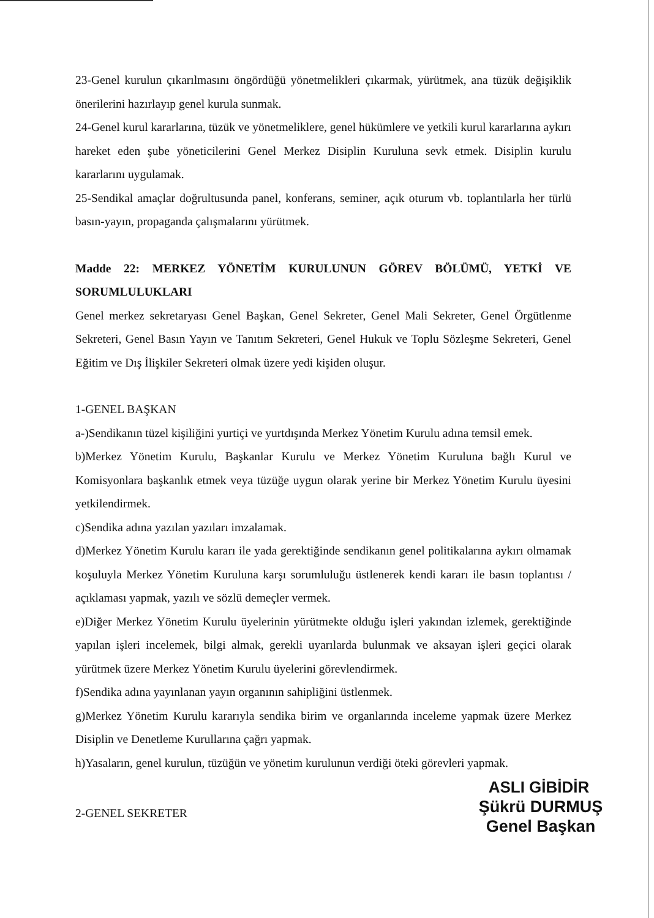23-Genel kurulun çıkarılmasını öngördüğü yönetmelikleri çıkarmak, yürütmek, ana tüzük değişiklik önerilerini hazırlayıp genel kurula sunmak.
24-Genel kurul kararlarına, tüzük ve yönetmeliklere, genel hükümlere ve yetkili kurul kararlarına aykırı hareket eden şube yöneticilerini Genel Merkez Disiplin Kuruluna sevk etmek. Disiplin kurulu kararlarını uygulamak.
25-Sendikal amaçlar doğrultusunda panel, konferans, seminer, açık oturum vb. toplantılarla her türlü basın-yayın, propaganda çalışmalarını yürütmek.
Madde 22: MERKEZ YÖNETİM KURULUNUN GÖREV BÖLÜMÜ, YETKİ VE SORUMLULUKLARI
Genel merkez sekretaryası Genel Başkan, Genel Sekreter, Genel Mali Sekreter, Genel Örgütlenme Sekreteri, Genel Basın Yayın ve Tanıtım Sekreteri, Genel Hukuk ve Toplu Sözleşme Sekreteri, Genel Eğitim ve Dış İlişkiler Sekreteri olmak üzere yedi kişiden oluşur.
1-GENEL BAŞKAN
a-)Sendikanın tüzel kişiliğini yurtiçi ve yurtdışında Merkez Yönetim Kurulu adına temsil emek.
b)Merkez Yönetim Kurulu, Başkanlar Kurulu ve Merkez Yönetim Kuruluna bağlı Kurul ve Komisyonlara başkanlık etmek veya tüzüğe uygun olarak yerine bir Merkez Yönetim Kurulu üyesini yetkilendirmek.
c)Sendika adına yazılan yazıları imzalamak.
d)Merkez Yönetim Kurulu kararı ile yada gerektiğinde sendikanın genel politikalarına aykırı olmamak koşuluyla Merkez Yönetim Kuruluna karşı sorumluluğu üstlenerek kendi kararı ile basın toplantısı / açıklaması yapmak, yazılı ve sözlü demeçler vermek.
e)Diğer Merkez Yönetim Kurulu üyelerinin yürütmekte olduğu işleri yakından izlemek, gerektiğinde yapılan işleri incelemek, bilgi almak, gerekli uyarılarda bulunmak ve aksayan işleri geçici olarak yürütmek üzere Merkez Yönetim Kurulu üyelerini görevlendirmek.
f)Sendika adına yayınlanan yayın organının sahipliğini üstlenmek.
g)Merkez Yönetim Kurulu kararıyla sendika birim ve organlarında inceleme yapmak üzere Merkez Disiplin ve Denetleme Kurullarına çağrı yapmak.
h)Yasaların, genel kurulun, tüzüğün ve yönetim kurulunun verdiği öteki görevleri yapmak.
ASLI GİBİDİR
2-GENEL SEKRETER
Şükrü DURMUŞ
Genel Başkan